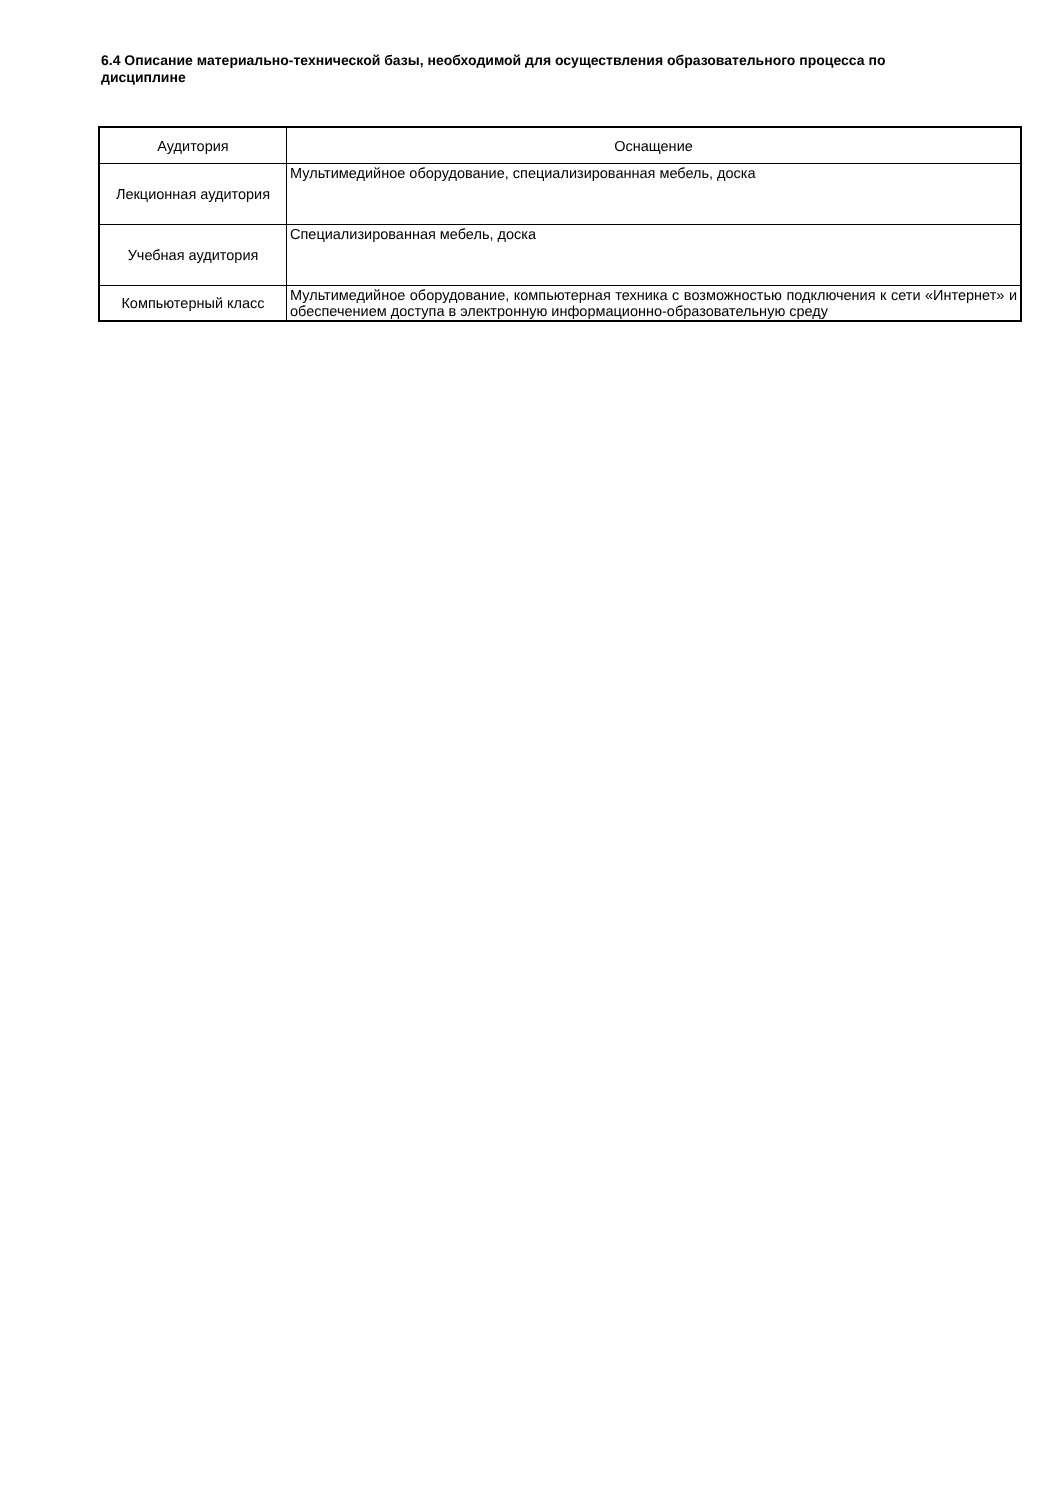6.4 Описание материально-технической базы, необходимой для осуществления образовательного процесса по дисциплине
| Аудитория | Оснащение |
| --- | --- |
| Лекционная аудитория | Мультимедийное оборудование, специализированная мебель, доска |
| Учебная аудитория | Специализированная мебель, доска |
| Компьютерный класс | Мультимедийное оборудование, компьютерная техника с возможностью подключения к сети «Интернет» и обеспечением доступа в электронную информационно-образовательную среду |